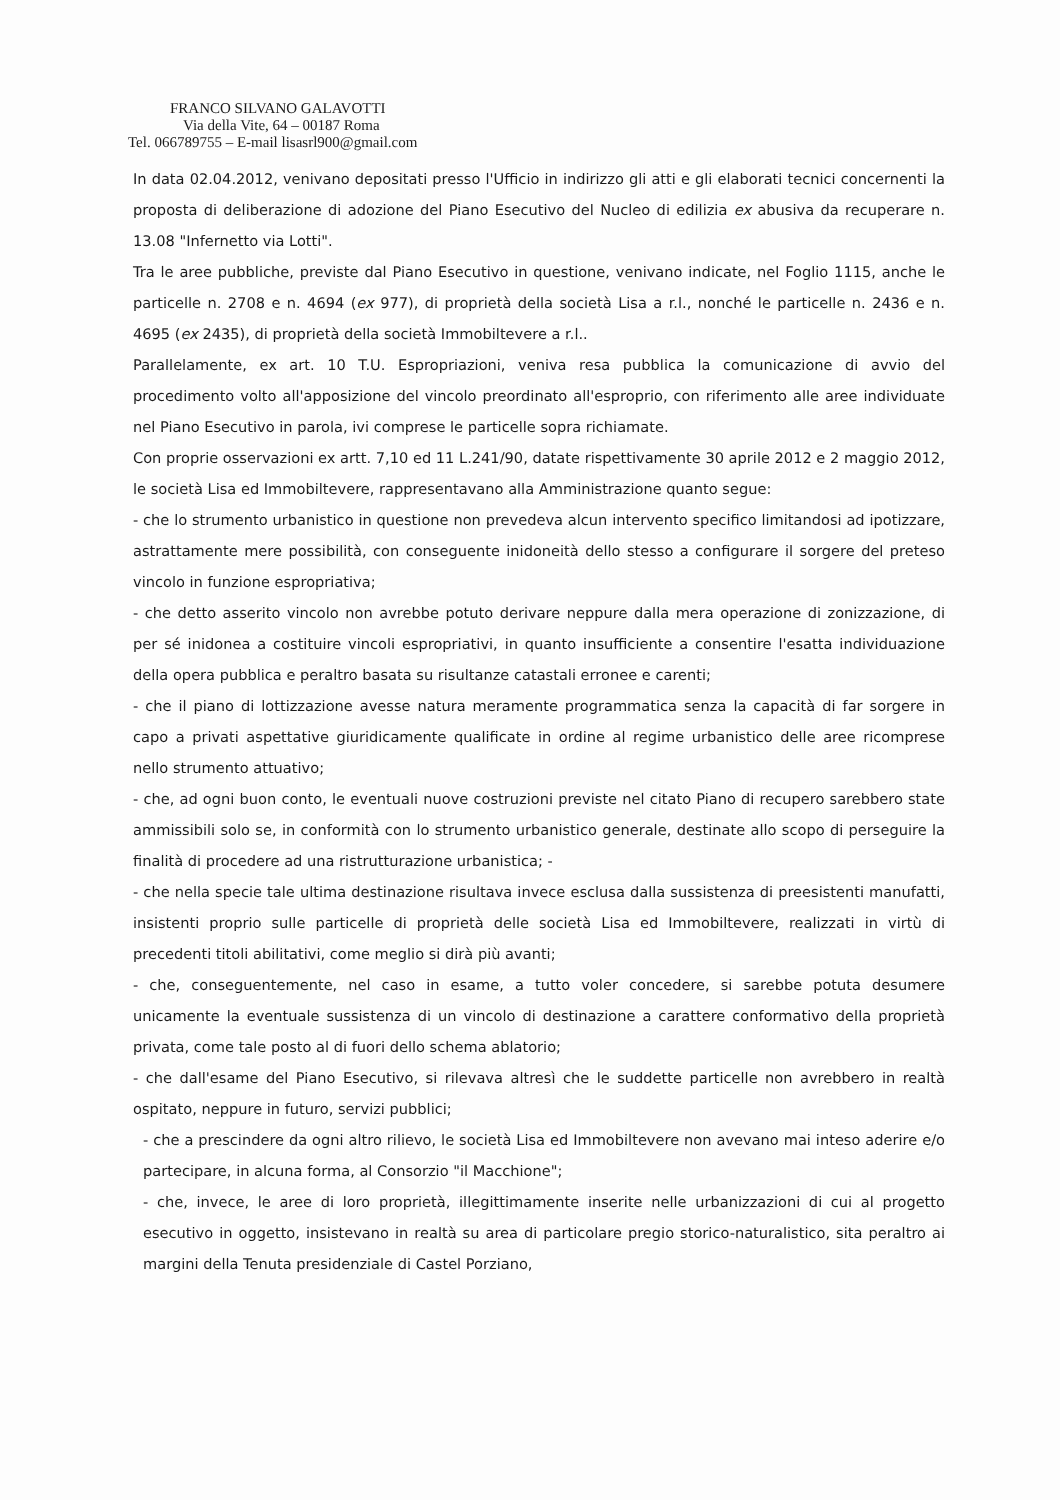FRANCO SILVANO GALAVOTTI
Via della Vite, 64 – 00187 Roma
Tel. 066789755 – E-mail lisasrl900@gmail.com
In data 02.04.2012, venivano depositati presso l'Ufficio in indirizzo gli atti e gli elaborati tecnici concernenti la proposta di deliberazione di adozione del Piano Esecutivo del Nucleo di edilizia ex abusiva da recuperare n. 13.08 "Infernetto via Lotti".
Tra le aree pubbliche, previste dal Piano Esecutivo in questione, venivano indicate, nel Foglio 1115, anche le particelle n. 2708 e n. 4694 (ex 977), di proprietà della società Lisa a r.l., nonché le particelle n. 2436 e n. 4695 (ex 2435), di proprietà della società Immobiltevere a r.l..
Parallelamente, ex art. 10 T.U. Espropriazioni, veniva resa pubblica la comunicazione di avvio del procedimento volto all'apposizione del vincolo preordinato all'esproprio, con riferimento alle aree individuate nel Piano Esecutivo in parola, ivi comprese le particelle sopra richiamate.
Con proprie osservazioni ex artt. 7,10 ed 11 L.241/90, datate rispettivamente 30 aprile 2012 e 2 maggio 2012, le società Lisa ed Immobiltevere, rappresentavano alla Amministrazione quanto segue:
- che lo strumento urbanistico in questione non prevedeva alcun intervento specifico limitandosi ad ipotizzare, astrattamente mere possibilità, con conseguente inidoneità dello stesso a configurare il sorgere del preteso vincolo in funzione espropriativa;
- che detto asserito vincolo non avrebbe potuto derivare neppure dalla mera operazione di zonizzazione, di per sé inidonea a costituire vincoli espropriativi, in quanto insufficiente a consentire l'esatta individuazione della opera pubblica e peraltro basata su risultanze catastali erronee e carenti;
- che il piano di lottizzazione avesse natura meramente programmatica senza la capacità di far sorgere in capo a privati aspettative giuridicamente qualificate in ordine al regime urbanistico delle aree ricomprese nello strumento attuativo;
- che, ad ogni buon conto, le eventuali nuove costruzioni previste nel citato Piano di recupero sarebbero state ammissibili solo se, in conformità con lo strumento urbanistico generale, destinate allo scopo di perseguire la finalità di procedere ad una ristrutturazione urbanistica; -
- che nella specie tale ultima destinazione risultava invece esclusa dalla sussistenza di preesistenti manufatti, insistenti proprio sulle particelle di proprietà delle società Lisa ed Immobiltevere, realizzati in virtù di precedenti titoli abilitativi, come meglio si dirà più avanti;
- che, conseguentemente, nel caso in esame, a tutto voler concedere, si sarebbe potuta desumere unicamente la eventuale sussistenza di un vincolo di destinazione a carattere conformativo della proprietà privata, come tale posto al di fuori dello schema ablatorio;
- che dall'esame del Piano Esecutivo, si rilevava altresì che le suddette particelle non avrebbero in realtà ospitato, neppure in futuro, servizi pubblici;
- che a prescindere da ogni altro rilievo, le società Lisa ed Immobiltevere non avevano mai inteso aderire e/o partecipare, in alcuna forma, al Consorzio "il Macchione";
- che, invece, le aree di loro proprietà, illegittimamente inserite nelle urbanizzazioni di cui al progetto esecutivo in oggetto, insistevano in realtà su area di particolare pregio storico-naturalistico, sita peraltro ai margini della Tenuta presidenziale di Castel Porziano,